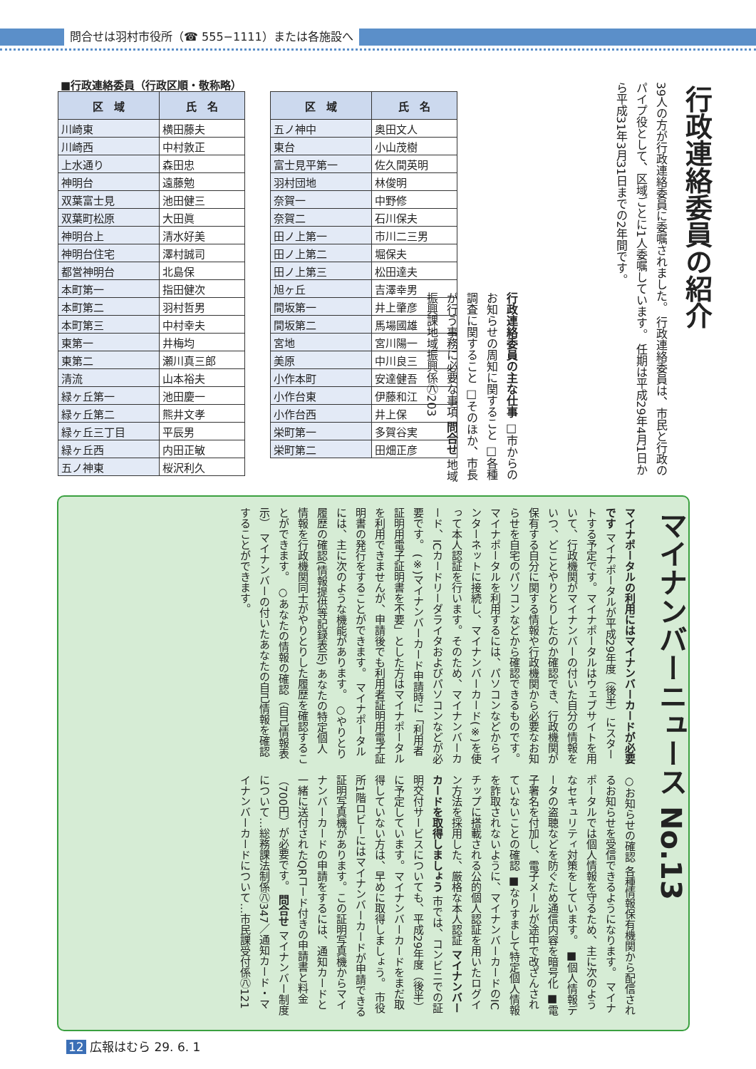問合せは羽村市役所（☎ 555−1111）または各施設へ
■行政連絡委員（行政区順・敬称略）
| 区 域 | 氏 名 |
| --- | --- |
| 川崎東 | 横田藤夫 |
| 川崎西 | 中村敦正 |
| 上水通り | 森田忠 |
| 神明台 | 遠藤勉 |
| 双葉富士見 | 池田健三 |
| 双葉町松原 | 大田眞 |
| 神明台上 | 清水好美 |
| 神明台住宅 | 澤村誠司 |
| 都営神明台 | 北島保 |
| 本町第一 | 指田健次 |
| 本町第二 | 羽村哲男 |
| 本町第三 | 中村幸夫 |
| 東第一 | 井梅均 |
| 東第二 | 瀬川真三郎 |
| 清流 | 山本裕夫 |
| 緑ヶ丘第一 | 池田慶一 |
| 緑ヶ丘第二 | 熊井文孝 |
| 緑ヶ丘三丁目 | 平辰男 |
| 緑ヶ丘西 | 内田正敏 |
| 五ノ神東 | 桜沢利久 |
| 区 域 | 氏 名 |
| --- | --- |
| 五ノ神中 | 奥田文人 |
| 東台 | 小山茂樹 |
| 富士見平第一 | 佐久間英明 |
| 羽村団地 | 林俊明 |
| 奈賀一 | 中野修 |
| 奈賀二 | 石川保夫 |
| 田ノ上第一 | 市川二三男 |
| 田ノ上第二 | 堀保夫 |
| 田ノ上第三 | 松田達夫 |
| 旭ヶ丘 | 吉澤幸男 |
| 間坂第一 | 井上肇彦 |
| 間坂第二 | 馬場國雄 |
| 宮地 | 宮川陽一 |
| 美原 | 中川良三 |
| 小作本町 | 安達健吾 |
| 小作台東 | 伊藤和江 |
| 小作台西 | 井上保 |
| 栄町第一 | 多賀谷実 |
| 栄町第二 | 田畑正彦 |
行政連絡委員の紹介
39人の方が行政連絡委員に委嘱されました。 行政連絡委員は、市民と行政のパイプ役として、区域ごとに1人委嘱しています。 任期は平成29年4月1日から平成31年3月31日までの2年間です。
行政連絡委員の主な仕事 □市からのお知らせの周知に関すること □各種調査に関すること □そのほか、市長が行う事務に必要な事項 問合せ 地域振興課地域振興係㊇203
マイナンバーニュース No.13
マイナポータルの利用にはマイナンバーカードが必要です マイナポータルが平成29年度（後半）にスタートする予定です。マイナポータルはウェブサイトを用いて、行政機関がマイナンバーの付いた自分の情報をいつ、どことやりとりしたのか確認でき、行政機関が保有する自分に関する情報や行政機関から必要なお知らせを自宅のパソコンなどから確認できるものです。 マイナポータルを利用するには、パソコンなどからインターネットに接続し、マイナンバーカード(※)を使って本人認証を行います。そのため、マイナンバーカード、ICカードリーダライタおよびパソコンなどが必要です。 (※)マイナンバーカード申請時に「利用者証明用電子証明書を不要」とした方はマイナポータルを利用できませんが、申請後でも利用者証明用電子証明書の発行をすることができます。 マイナポータルには、主に次のような機能があります。 ○やりとり履歴の確認(情報提供等記録表示) あなたの特定個人情報を行政機関同士がやりとりした履歴を確認することができます。 ○あなたの情報の確認（自己情報表示） マイナンバーの付いたあなたの自己情報を確認することができます。
○お知らせの確認 各種情報保有機関から配信されるお知らせを受信できるようになります。 マイナポータルでは個人情報を守るため、主に次のようなセキュリティ対策をしています。 ■個人情報データの盗聴などを防ぐため通信内容を暗号化 ■電子署名を付加し、電子メールが途中で改ざんされていないことの確認 ■なりすまして特定個人情報を詐取されないように、マイナンバーカードのICチップに搭載される公的個人認証を用いたログイン方法を採用した、厳格な本人認証 マイナンバーカードを取得しましょう 市では、コンビニでの証明交付サービスについても、平成29年度（後半）に予定しています。マイナンバーカードをまだ取得していない方は、早めに取得しましょう。 市役所1階ロビーにはマイナンバーカードが申請できる証明写真機があります。この証明写真機からマイナンバーカードの申請をするには、通知カードと一緒に送付されたQRコード付きの申請書と料金（700円）が必要です。 問合せ マイナンバー制度について…総務課法制係㊇347／通知カード・マイナンバーカードについて…市民課受付係㊇121
12 広報はむら 29. 6. 1